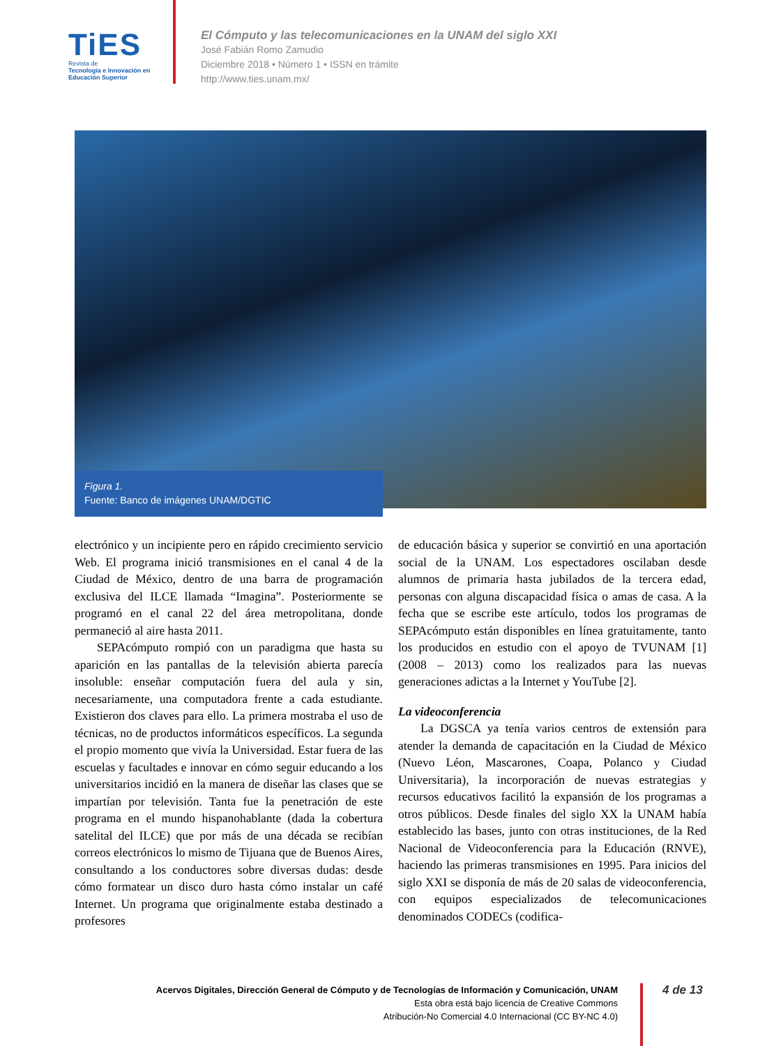TiES
Revista de
Tecnología e Innovación en Educación Superior
El Cómputo y las telecomunicaciones en la UNAM del siglo XXI
José Fabián Romo Zamudio
Diciembre 2018 • Número 1 • ISSN en trámite
http://www.ties.unam.mx/
Figura 1.
Fuente: Banco de imágenes UNAM/DGTIC
electrónico y un incipiente pero en rápido crecimiento servicio Web. El programa inició transmisiones en el canal 4 de la Ciudad de México, dentro de una barra de programación exclusiva del ILCE llamada “Imagina”. Posteriormente se programó en el canal 22 del área metropolitana, donde permaneció al aire hasta 2011.
SEPAcómputo rompió con un paradigma que hasta su aparición en las pantallas de la televisión abierta parecía insoluble: enseñar computación fuera del aula y sin, necesariamente, una computadora frente a cada estudiante. Existieron dos claves para ello. La primera mostraba el uso de técnicas, no de productos informáticos específicos. La segunda el propio momento que vivía la Universidad. Estar fuera de las escuelas y facultades e innovar en cómo seguir educando a los universitarios incidió en la manera de diseñar las clases que se impartían por televisión. Tanta fue la penetración de este programa en el mundo hispanohablante (dada la cobertura satelital del ILCE) que por más de una década se recibían correos electrónicos lo mismo de Tijuana que de Buenos Aires, consultando a los conductores sobre diversas dudas: desde cómo formatear un disco duro hasta cómo instalar un café Internet. Un programa que originalmente estaba destinado a profesores
de educación básica y superior se convirtió en una aportación social de la UNAM. Los espectadores oscilaban desde alumnos de primaria hasta jubilados de la tercera edad, personas con alguna discapacidad física o amas de casa. A la fecha que se escribe este artículo, todos los programas de SEPAcómputo están disponibles en línea gratuitamente, tanto los producidos en estudio con el apoyo de TVUNAM [1] (2008 – 2013) como los realizados para las nuevas generaciones adictas a la Internet y YouTube [2].
La videoconferencia
La DGSCA ya tenía varios centros de extensión para atender la demanda de capacitación en la Ciudad de México (Nuevo Léon, Mascarones, Coapa, Polanco y Ciudad Universitaria), la incorporación de nuevas estrategias y recursos educativos facilitó la expansión de los programas a otros públicos. Desde finales del siglo XX la UNAM había establecido las bases, junto con otras instituciones, de la Red Nacional de Videoconferencia para la Educación (RNVE), haciendo las primeras transmisiones en 1995. Para inicios del siglo XXI se disponía de más de 20 salas de videoconferencia, con equipos especializados de telecomunicaciones denominados CODECs (codifica-
Acervos Digitales, Dirección General de Cómputo y de Tecnologías de Información y Comunicación, UNAM
Esta obra está bajo licencia de Creative Commons
Atribución-No Comercial 4.0 Internacional (CC BY-NC 4.0)
4 de 13